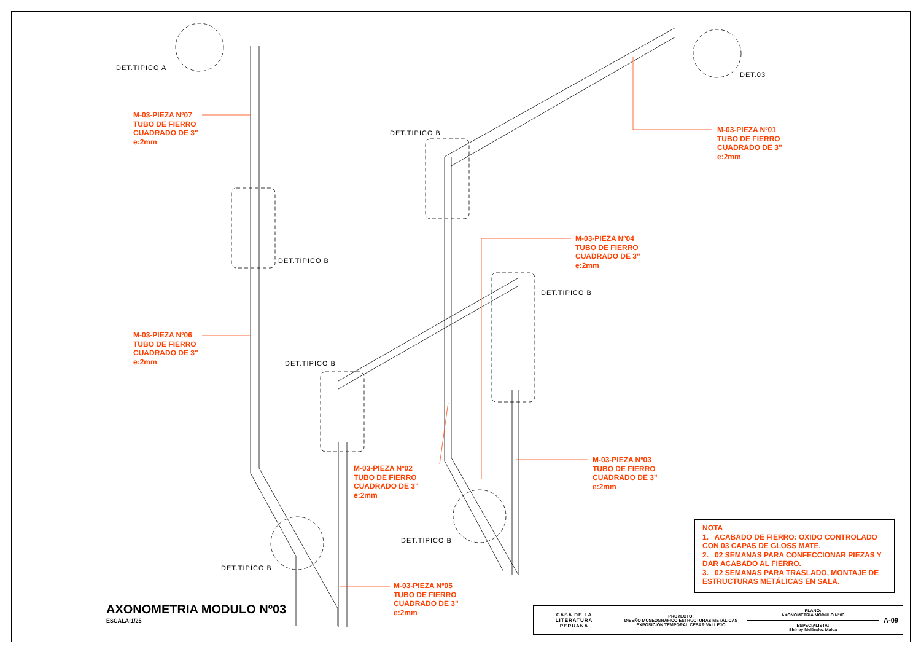DET.TIPICO A
DET.03
DET.TIPICO B
DET.TIPICO B
DET.TIPICO B
DET.TIPICO B
DET.TIPICO B
DET.TIPÍCO B
M-03-PIEZA Nº07
TUBO DE FIERRO
CUADRADO DE 3"
e:2mm
M-03-PIEZA Nº01
TUBO DE FIERRO
CUADRADO DE 3"
e:2mm
M-03-PIEZA Nº04
TUBO DE FIERRO
CUADRADO DE 3"
e:2mm
M-03-PIEZA Nº06
TUBO DE FIERRO
CUADRADO DE 3"
e:2mm
M-03-PIEZA Nº02
TUBO DE FIERRO
CUADRADO DE 3"
e:2mm
M-03-PIEZA Nº03
TUBO DE FIERRO
CUADRADO DE 3"
e:2mm
M-03-PIEZA Nº05
TUBO DE FIERRO
CUADRADO DE 3"
e:2mm
NOTA
1. ACABADO DE FIERRO: OXIDO CONTROLADO CON 03 CAPAS DE GLOSS MATE.
2. 02 SEMANAS PARA CONFECCIONAR PIEZAS Y DAR ACABADO AL FIERRO.
3. 02 SEMANAS PARA TRASLADO, MONTAJE DE ESTRUCTURAS METÁLICAS EN SALA.
AXONOMETRIA MODULO Nº03
ESCALA:1/25
| CASA DE LA LITERATURA PERUANA | PROYECTO: DISEÑO MUSEOGRÁFICO ESTRUCTURAS METÁLICAS EXPOSICIÓN TEMPORAL CESAR VALLEJO | PLANO: AXONOMETRÍA MÓDULO N°03 | A-09 |
| | | ESPECIALISTA: Shirley Meléndez Malca | |